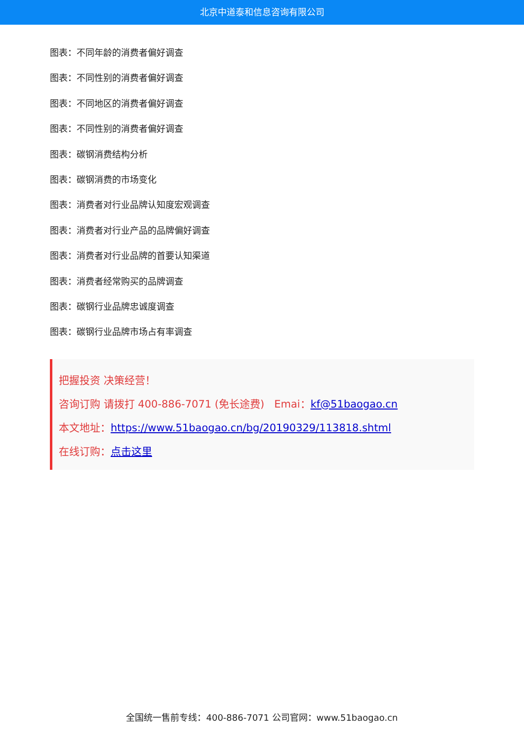北京中道泰和信息咨询有限公司
图表：不同年龄的消费者偏好调查
图表：不同性别的消费者偏好调查
图表：不同地区的消费者偏好调查
图表：不同性别的消费者偏好调查
图表：碳钢消费结构分析
图表：碳钢消费的市场变化
图表：消费者对行业品牌认知度宏观调查
图表：消费者对行业产品的品牌偏好调查
图表：消费者对行业品牌的首要认知渠道
图表：消费者经常购买的品牌调查
图表：碳钢行业品牌忠诚度调查
图表：碳钢行业品牌市场占有率调查
把握投资 决策经营！
咨询订购 请拨打 400-886-7071 (免长途费) Emai：kf@51baogao.cn
本文地址：https://www.51baogao.cn/bg/20190329/113818.shtml
在线订购：点击这里
全国统一售前专线：400-886-7071 公司官网：www.51baogao.cn